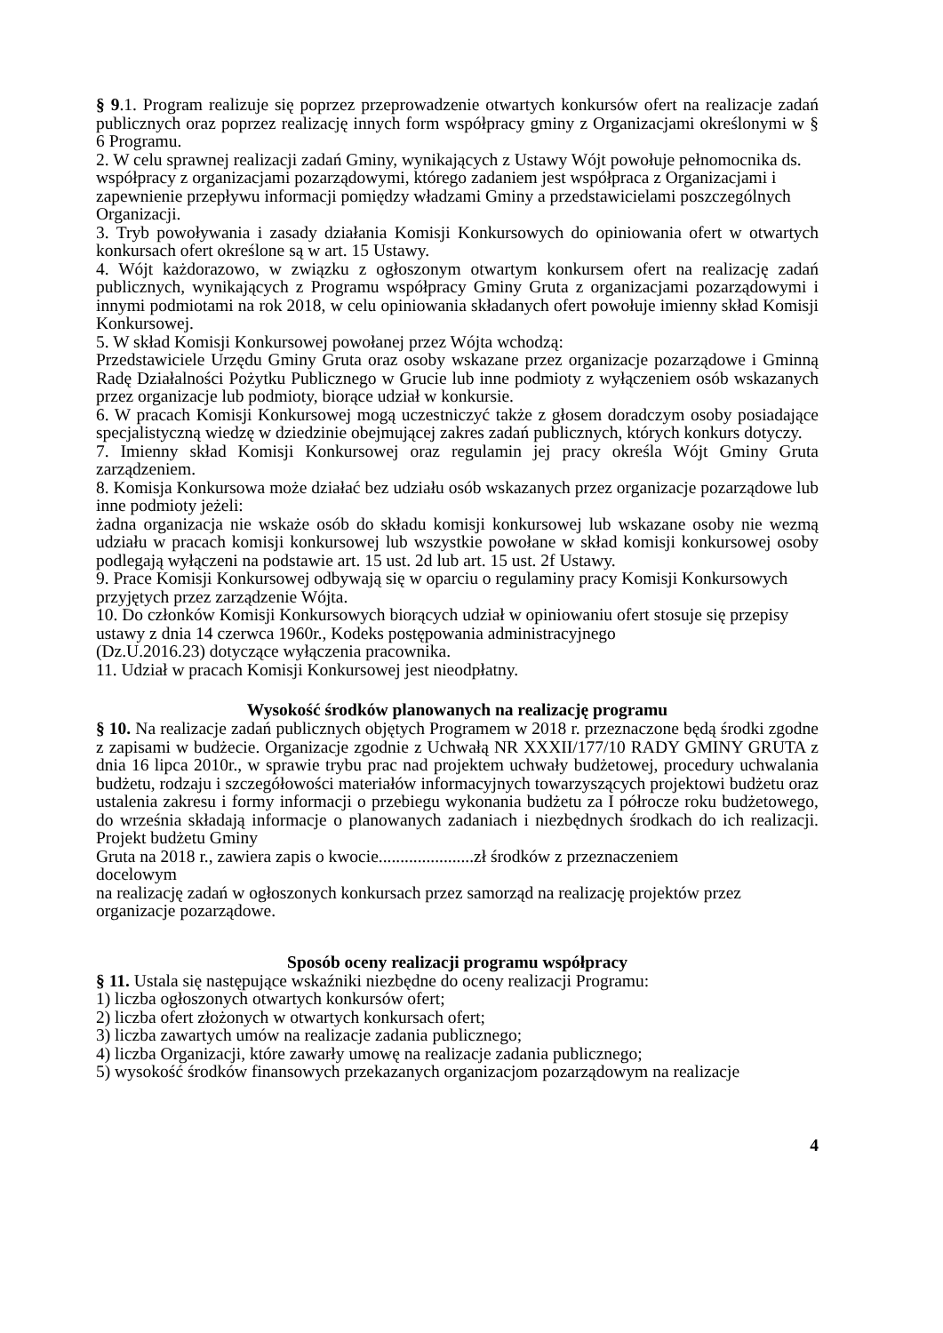§ 9.1. Program realizuje się poprzez przeprowadzenie otwartych konkursów ofert na realizacje zadań publicznych oraz poprzez realizację innych form współpracy gminy z Organizacjami określonymi w § 6 Programu.
2. W celu sprawnej realizacji zadań Gminy, wynikających z Ustawy Wójt powołuje pełnomocnika ds. współpracy z organizacjami pozarządowymi, którego zadaniem jest współpraca z Organizacjami i zapewnienie przepływu informacji pomiędzy władzami Gminy a przedstawicielami poszczególnych Organizacji.
3. Tryb powoływania i zasady działania Komisji Konkursowych do opiniowania ofert w otwartych konkursach ofert określone są w art. 15 Ustawy.
4. Wójt każdorazowo, w związku z ogłoszonym otwartym konkursem ofert na realizację zadań publicznych, wynikających z Programu współpracy Gminy Gruta z organizacjami pozarządowymi i innymi podmiotami na rok 2018, w celu opiniowania składanych ofert powołuje imienny skład Komisji Konkursowej.
5. W skład Komisji Konkursowej powołanej przez Wójta wchodzą:
Przedstawiciele Urzędu Gminy Gruta oraz osoby wskazane przez organizacje pozarządowe i Gminną Radę Działalności Pożytku Publicznego w Grucie lub inne podmioty z wyłączeniem osób wskazanych przez organizacje lub podmioty, biorące udział w konkursie.
6. W pracach Komisji Konkursowej mogą uczestniczyć także z głosem doradczym osoby posiadające specjalistyczną wiedzę w dziedzinie obejmującej zakres zadań publicznych, których konkurs dotyczy.
7. Imienny skład Komisji Konkursowej oraz regulamin jej pracy określa Wójt Gminy Gruta zarządzeniem.
8. Komisja Konkursowa może działać bez udziału osób wskazanych przez organizacje pozarządowe lub inne podmioty jeżeli:
żadna organizacja nie wskaże osób do składu komisji konkursowej lub wskazane osoby nie wezmą udziału w pracach komisji konkursowej lub wszystkie powołane w skład komisji konkursowej osoby podlegają wyłączeni na podstawie art. 15 ust. 2d lub art. 15 ust. 2f Ustawy.
9. Prace Komisji Konkursowej odbywają się w oparciu o regulaminy pracy Komisji Konkursowych przyjętych przez zarządzenie Wójta.
10. Do członków Komisji Konkursowych biorących udział w opiniowaniu ofert stosuje się przepisy ustawy z dnia 14 czerwca 1960r., Kodeks postępowania administracyjnego
(Dz.U.2016.23) dotyczące wyłączenia pracownika.
11. Udział w pracach Komisji Konkursowej jest nieodpłatny.
Wysokość środków planowanych na realizację programu
§ 10. Na realizacje zadań publicznych objętych Programem w 2018 r. przeznaczone będą środki zgodne z zapisami w budżecie. Organizacje zgodnie z Uchwałą NR XXXII/177/10 RADY GMINY GRUTA z dnia 16 lipca 2010r., w sprawie trybu prac nad projektem uchwały budżetowej, procedury uchwalania budżetu, rodzaju i szczegółowości materiałów informacyjnych towarzyszących projektowi budżetu oraz ustalenia zakresu i formy informacji o przebiegu wykonania budżetu za I półrocze roku budżetowego, do września składają informacje o planowanych zadaniach i niezbędnych środkach do ich realizacji. Projekt budżetu Gminy
Gruta na 2018 r., zawiera zapis o kwocie......................zł środków z przeznaczeniem
docelowym
na realizację zadań w ogłoszonych konkursach przez samorząd na realizację projektów przez organizacje pozarządowe.
Sposób oceny realizacji programu współpracy
§ 11. Ustala się następujące wskaźniki niezbędne do oceny realizacji Programu:
1) liczba ogłoszonych otwartych konkursów ofert;
2) liczba ofert złożonych w otwartych konkursach ofert;
3) liczba zawartych umów na realizacje zadania publicznego;
4) liczba Organizacji, które zawarły umowę na realizacje zadania publicznego;
5) wysokość środków finansowych przekazanych organizacjom pozarządowym na realizacje
4